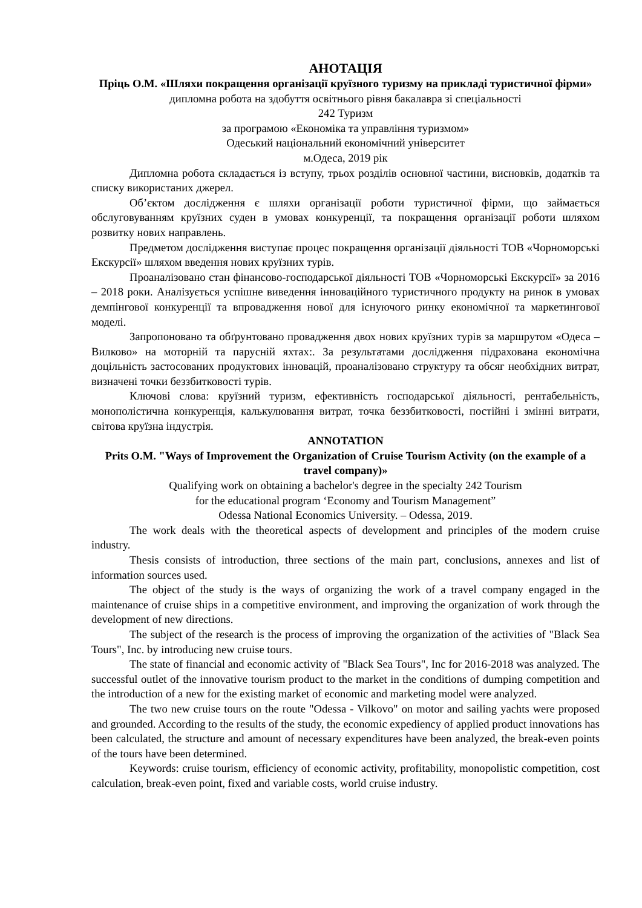АНОТАЦІЯ
Пріць О.М. «Шляхи покращення організації круїзного туризму на прикладі туристичної фірми»
дипломна робота на здобуття освітнього рівня бакалавра зі спеціальності
242 Туризм
за програмою «Економіка та управління туризмом»
Одеський національний економічний університет
м.Одеса, 2019 рік
Дипломна робота складається із вступу, трьох розділів основної частини, висновків, додатків та списку використаних джерел.
Об’єктом дослідження є шляхи організації роботи туристичної фірми, що займається обслуговуванням круїзних суден в умовах конкуренції, та покращення організації роботи шляхом розвитку нових направлень.
Предметом дослідження виступає процес покращення організації діяльності ТОВ «Чорноморські Екскурсії» шляхом введення нових круїзних турів.
Проаналізовано стан фінансово-господарської діяльності ТОВ «Чорноморські Екскурсії» за 2016 – 2018 роки. Аналізується успішне виведення інноваційного туристичного продукту на ринок в умовах демпінгової конкуренції та впровадження нової для існуючого ринку економічної та маркетингової моделі.
Запропоновано та обґрунтовано провадження двох нових круїзних турів за маршрутом «Одеса – Вилково» на моторній та парусній яхтах:. За результатами дослідження підрахована економічна доцільність застосованих продуктових інновацій, проаналізовано структуру та обсяг необхідних витрат, визначені точки беззбитковості турів.
Ключові слова: круїзний туризм, ефективність господарської діяльності, рентабельність, монополістична конкуренція, калькулювання витрат, точка беззбитковості, постійні і змінні витрати, світова круїзна індустрія.
ANNOTATION
Prits O.M. "Ways of Improvement the Organization of Cruise Tourism Activity (on the example of a travel company)»
Qualifying work on obtaining a bachelor's degree in the specialty 242 Tourism
for the educational program ‘Economy and Tourism Management”
Odessa National Economics University. – Odessa, 2019.
The work deals with the theoretical aspects of development and principles of the modern cruise industry.
Thesis consists of introduction, three sections of the main part, conclusions, annexes and list of information sources used.
The object of the study is the ways of organizing the work of a travel company engaged in the maintenance of cruise ships in a competitive environment, and improving the organization of work through the development of new directions.
The subject of the research is the process of improving the organization of the activities of "Black Sea Tours", Inc. by introducing new cruise tours.
The state of financial and economic activity of "Black Sea Tours", Inc for 2016-2018 was analyzed. The successful outlet of the innovative tourism product to the market in the conditions of dumping competition and the introduction of a new for the existing market of economic and marketing model were analyzed.
The two new cruise tours on the route "Odessa - Vilkovo" on motor and sailing yachts were proposed and grounded. According to the results of the study, the economic expediency of applied product innovations has been calculated, the structure and amount of necessary expenditures have been analyzed, the break-even points of the tours have been determined.
Keywords: cruise tourism, efficiency of economic activity, profitability, monopolistic competition, cost calculation, break-even point, fixed and variable costs, world cruise industry.